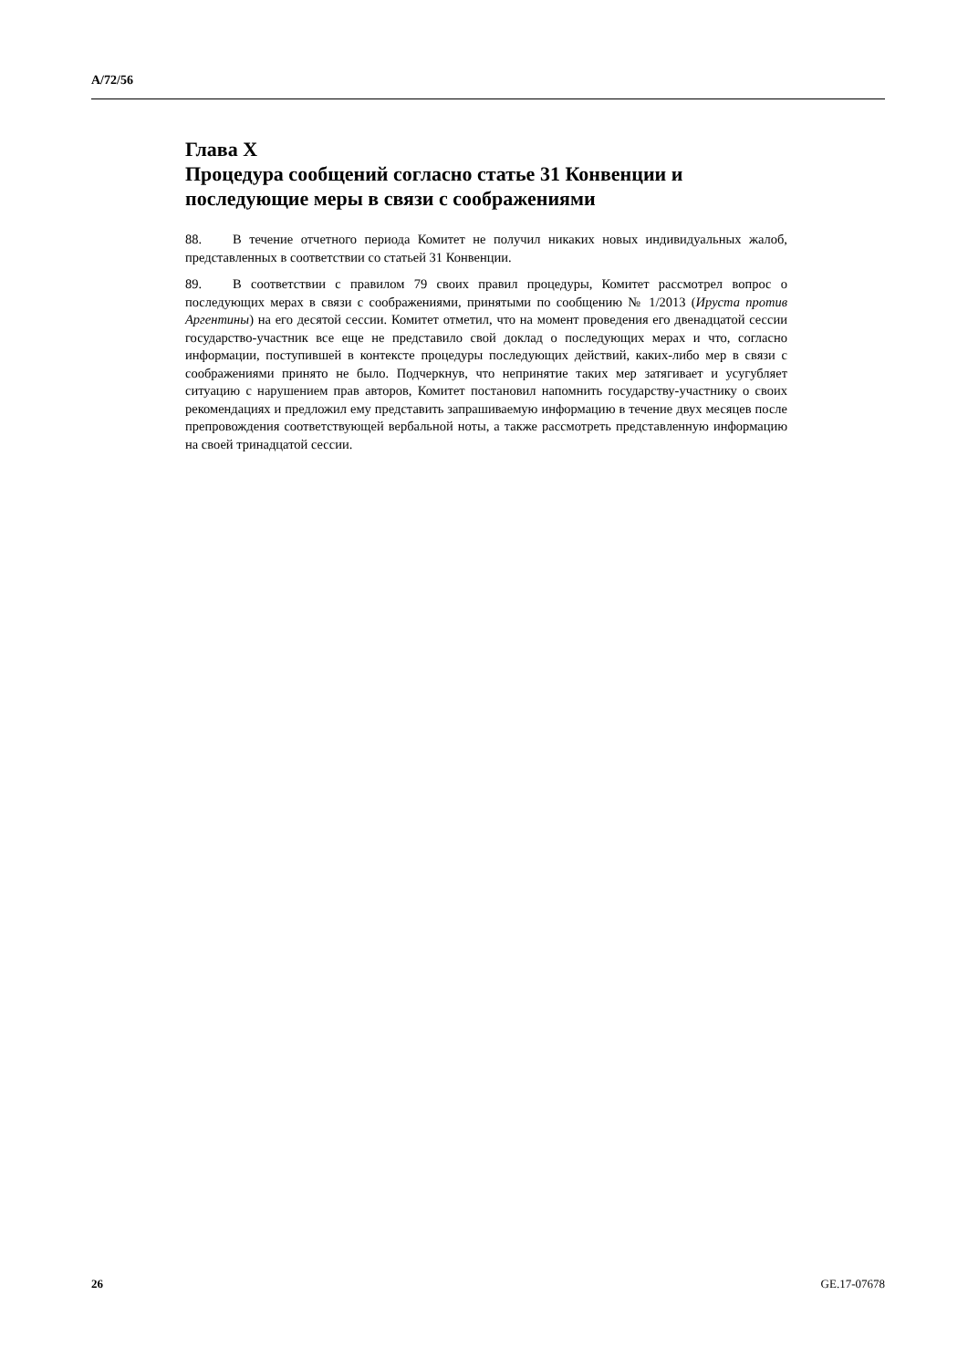A/72/56
Глава X
Процедура сообщений согласно статье 31 Конвенции и последующие меры в связи с соображениями
88. В течение отчетного периода Комитет не получил никаких новых индивидуальных жалоб, представленных в соответствии со статьей 31 Конвенции.
89. В соответствии с правилом 79 своих правил процедуры, Комитет рассмотрел вопрос о последующих мерах в связи с соображениями, принятыми по сообщению № 1/2013 (Ируста против Аргентины) на его десятой сессии. Комитет отметил, что на момент проведения его двенадцатой сессии государство-участник все еще не представило свой доклад о последующих мерах и что, согласно информации, поступившей в контексте процедуры последующих действий, каких-либо мер в связи с соображениями принято не было. Подчеркнув, что непринятие таких мер затягивает и усугубляет ситуацию с нарушением прав авторов, Комитет постановил напомнить государству-участнику о своих рекомендациях и предложил ему представить запрашиваемую информацию в течение двух месяцев после препровождения соответствующей вербальной ноты, а также рассмотреть представленную информацию на своей тринадцатой сессии.
26 GE.17-07678